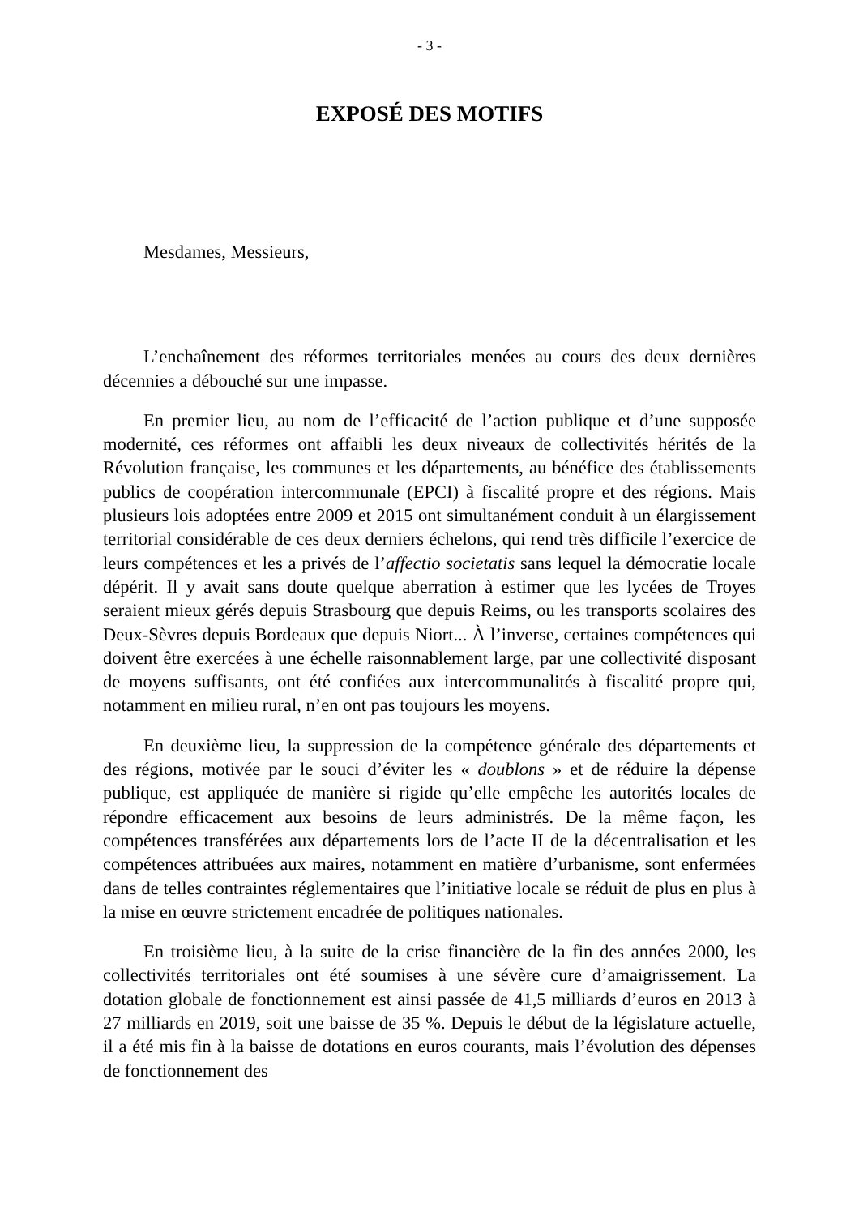- 3 -
EXPOSÉ DES MOTIFS
Mesdames, Messieurs,
L’enchaînement des réformes territoriales menées au cours des deux dernières décennies a débouché sur une impasse.
En premier lieu, au nom de l’efficacité de l’action publique et d’une supposée modernité, ces réformes ont affaibli les deux niveaux de collectivités hérités de la Révolution française, les communes et les départements, au bénéfice des établissements publics de coopération intercommunale (EPCI) à fiscalité propre et des régions. Mais plusieurs lois adoptées entre 2009 et 2015 ont simultanément conduit à un élargissement territorial considérable de ces deux derniers échelons, qui rend très difficile l’exercice de leurs compétences et les a privés de l’affectio societatis sans lequel la démocratie locale dépérit. Il y avait sans doute quelque aberration à estimer que les lycées de Troyes seraient mieux gérés depuis Strasbourg que depuis Reims, ou les transports scolaires des Deux-Sèvres depuis Bordeaux que depuis Niort... À l’inverse, certaines compétences qui doivent être exercées à une échelle raisonnablement large, par une collectivité disposant de moyens suffisants, ont été confiées aux intercommunalités à fiscalité propre qui, notamment en milieu rural, n’en ont pas toujours les moyens.
En deuxième lieu, la suppression de la compétence générale des départements et des régions, motivée par le souci d’éviter les « doublons » et de réduire la dépense publique, est appliquée de manière si rigide qu’elle empêche les autorités locales de répondre efficacement aux besoins de leurs administrés. De la même façon, les compétences transférées aux départements lors de l’acte II de la décentralisation et les compétences attribuées aux maires, notamment en matière d’urbanisme, sont enfermées dans de telles contraintes réglementaires que l’initiative locale se réduit de plus en plus à la mise en œuvre strictement encadrée de politiques nationales.
En troisième lieu, à la suite de la crise financière de la fin des années 2000, les collectivités territoriales ont été soumises à une sévère cure d’amaigrissement. La dotation globale de fonctionnement est ainsi passée de 41,5 milliards d’euros en 2013 à 27 milliards en 2019, soit une baisse de 35 %. Depuis le début de la législature actuelle, il a été mis fin à la baisse de dotations en euros courants, mais l’évolution des dépenses de fonctionnement des